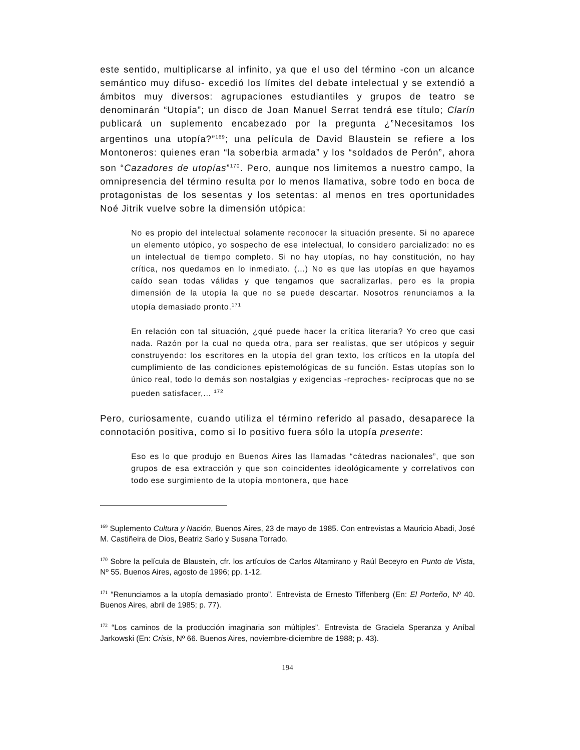este sentido, multiplicarse al infinito, ya que el uso del término -con un alcance semántico muy difuso- excedió los límites del debate intelectual y se extendió a ámbitos muy diversos: agrupaciones estudiantiles y grupos de teatro se denominarán “Utopía”; un disco de Joan Manuel Serrat tendrá ese título; Clarín publicará un suplemento encabezado por la pregunta ¿”Necesitamos los argentinos una utopía?”<sup>169</sup>; una película de David Blaustein se refiere a los Montoneros: quienes eran “la soberbia armada” y los “soldados de Perón”, ahora son “Cazadores de utopías”<sup>170</sup>. Pero, aunque nos limitemos a nuestro campo, la omnipresencia del término resulta por lo menos llamativa, sobre todo en boca de protagonistas de los sesentas y los setentas: al menos en tres oportunidades Noé Jitrik vuelve sobre la dimensión utópica:
No es propio del intelectual solamente reconocer la situación presente. Si no aparece un elemento utópico, yo sospecho de ese intelectual, lo considero parcializado: no es un intelectual de tiempo completo. Si no hay utopías, no hay constitución, no hay crítica, nos quedamos en lo inmediato. (...) No es que las utopías en que hayamos caído sean todas válidas y que tengamos que sacralizarlas, pero es la propia dimensión de la utopía la que no se puede descartar. Nosotros renunciamos a la utopía demasiado pronto.<sup>171</sup>
En relación con tal situación, ¿qué puede hacer la crítica literaria? Yo creo que casi nada. Razón por la cual no queda otra, para ser realistas, que ser utópicos y seguir construyendo: los escritores en la utopía del gran texto, los críticos en la utopía del cumplimiento de las condiciones epistemológicas de su función. Estas utopías son lo único real, todo lo demás son nostalgias y exigencias -reproches- recíprocas que no se pueden satisfacer,... <sup>172</sup>
Pero, curiosamente, cuando utiliza el término referido al pasado, desaparece la connotación positiva, como si lo positivo fuera sólo la utopía presente:
Eso es lo que produjo en Buenos Aires las llamadas “cátedras nacionales”, que son grupos de esa extracción y que son coincidentes ideológicamente y correlativos con todo ese surgimiento de la utopía montonera, que hace
<sup>169</sup> Suplemento Cultura y Nación, Buenos Aires, 23 de mayo de 1985. Con entrevistas a Mauricio Abadi, José M. Castiñeira de Dios, Beatriz Sarlo y Susana Torrado.
<sup>170</sup> Sobre la película de Blaustein, cfr. los artículos de Carlos Altamirano y Raúl Beceyro en Punto de Vista, Nº 55. Buenos Aires, agosto de 1996; pp. 1-12.
<sup>171</sup> “Renunciamos a la utopía demasiado pronto”. Entrevista de Ernesto Tiffenberg (En: El Porteño, Nº 40. Buenos Aires, abril de 1985; p. 77).
<sup>172</sup> “Los caminos de la producción imaginaria son múltiples”. Entrevista de Graciela Speranza y Aníbal Jarkowski (En: Crisis, Nº 66. Buenos Aires, noviembre-diciembre de 1988; p. 43).
194